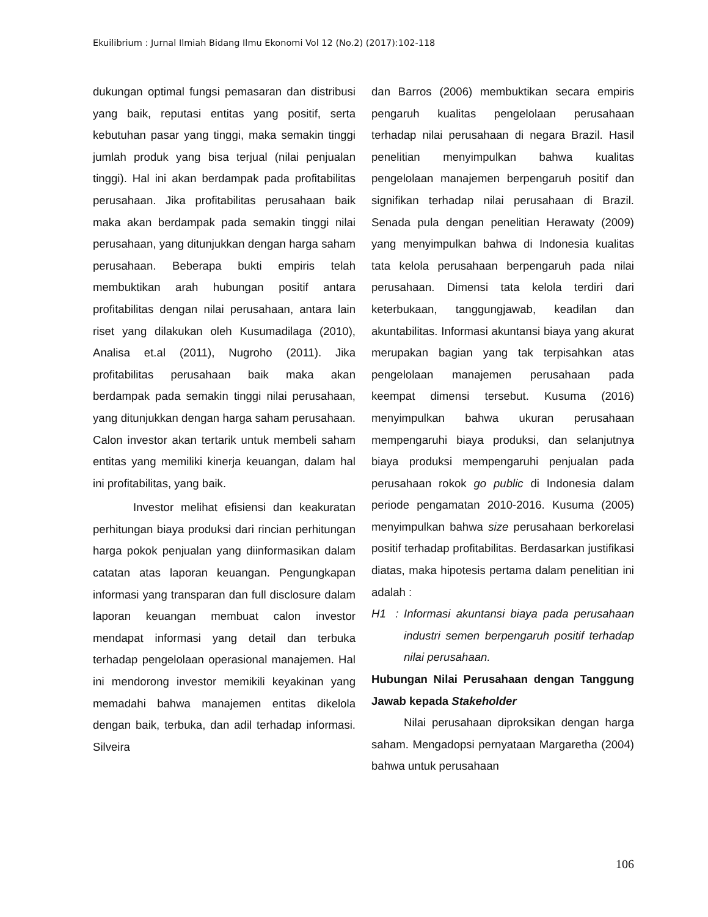Ekuilibrium : Jurnal Ilmiah Bidang Ilmu Ekonomi Vol 12 (No.2) (2017):102-118
dukungan optimal fungsi pemasaran dan distribusi yang baik, reputasi entitas yang positif, serta kebutuhan pasar yang tinggi, maka semakin tinggi jumlah produk yang bisa terjual (nilai penjualan tinggi). Hal ini akan berdampak pada profitabilitas perusahaan. Jika profitabilitas perusahaan baik maka akan berdampak pada semakin tinggi nilai perusahaan, yang ditunjukkan dengan harga saham perusahaan. Beberapa bukti empiris telah membuktikan arah hubungan positif antara profitabilitas dengan nilai perusahaan, antara lain riset yang dilakukan oleh Kusumadilaga (2010), Analisa et.al (2011), Nugroho (2011). Jika profitabilitas perusahaan baik maka akan berdampak pada semakin tinggi nilai perusahaan, yang ditunjukkan dengan harga saham perusahaan. Calon investor akan tertarik untuk membeli saham entitas yang memiliki kinerja keuangan, dalam hal ini profitabilitas, yang baik.
Investor melihat efisiensi dan keakuratan perhitungan biaya produksi dari rincian perhitungan harga pokok penjualan yang diinformasikan dalam catatan atas laporan keuangan. Pengungkapan informasi yang transparan dan full disclosure dalam laporan keuangan membuat calon investor mendapat informasi yang detail dan terbuka terhadap pengelolaan operasional manajemen. Hal ini mendorong investor memikili keyakinan yang memadahi bahwa manajemen entitas dikelola dengan baik, terbuka, dan adil terhadap informasi. Silveira
dan Barros (2006) membuktikan secara empiris pengaruh kualitas pengelolaan perusahaan terhadap nilai perusahaan di negara Brazil. Hasil penelitian menyimpulkan bahwa kualitas pengelolaan manajemen berpengaruh positif dan signifikan terhadap nilai perusahaan di Brazil. Senada pula dengan penelitian Herawaty (2009) yang menyimpulkan bahwa di Indonesia kualitas tata kelola perusahaan berpengaruh pada nilai perusahaan. Dimensi tata kelola terdiri dari keterbukaan, tanggungjawab, keadilan dan akuntabilitas. Informasi akuntansi biaya yang akurat merupakan bagian yang tak terpisahkan atas pengelolaan manajemen perusahaan pada keempat dimensi tersebut. Kusuma (2016) menyimpulkan bahwa ukuran perusahaan mempengaruhi biaya produksi, dan selanjutnya biaya produksi mempengaruhi penjualan pada perusahaan rokok go public di Indonesia dalam periode pengamatan 2010-2016. Kusuma (2005) menyimpulkan bahwa size perusahaan berkorelasi positif terhadap profitabilitas. Berdasarkan justifikasi diatas, maka hipotesis pertama dalam penelitian ini adalah :
H1 : Informasi akuntansi biaya pada perusahaan industri semen berpengaruh positif terhadap nilai perusahaan.
Hubungan Nilai Perusahaan dengan Tanggung Jawab kepada Stakeholder
Nilai perusahaan diproksikan dengan harga saham. Mengadopsi pernyataan Margaretha (2004) bahwa untuk perusahaan
106